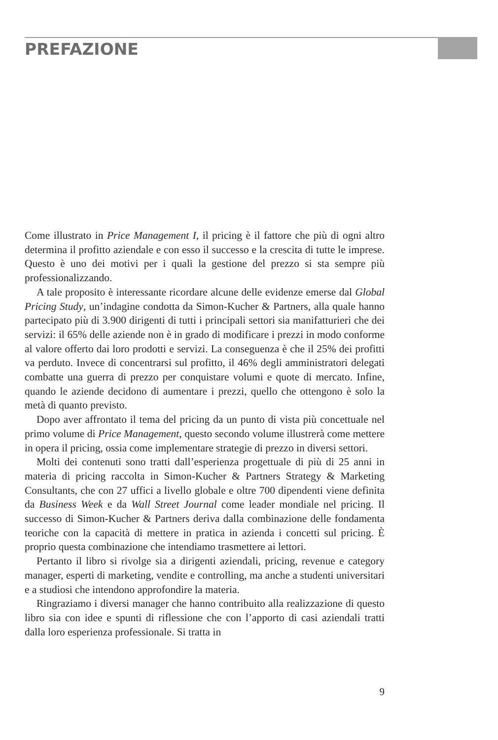PREFAZIONE
Come illustrato in Price Management I, il pricing è il fattore che più di ogni altro determina il profitto aziendale e con esso il successo e la crescita di tutte le imprese. Questo è uno dei motivi per i quali la gestione del prezzo si sta sempre più professionalizzando.
A tale proposito è interessante ricordare alcune delle evidenze emerse dal Global Pricing Study, un’indagine condotta da Simon-Kucher & Partners, alla quale hanno partecipato più di 3.900 dirigenti di tutti i principali settori sia manifatturieri che dei servizi: il 65% delle aziende non è in grado di modificare i prezzi in modo conforme al valore offerto dai loro prodotti e servizi. La conseguenza è che il 25% dei profitti va perduto. Invece di concentrarsi sul profitto, il 46% degli amministratori delegati combatte una guerra di prezzo per conquistare volumi e quote di mercato. Infine, quando le aziende decidono di aumentare i prezzi, quello che ottengono è solo la metà di quanto previsto.
Dopo aver affrontato il tema del pricing da un punto di vista più concettuale nel primo volume di Price Management, questo secondo volume illustrerà come mettere in opera il pricing, ossia come implementare strategie di prezzo in diversi settori.
Molti dei contenuti sono tratti dall’esperienza progettuale di più di 25 anni in materia di pricing raccolta in Simon-Kucher & Partners Strategy & Marketing Consultants, che con 27 uffici a livello globale e oltre 700 dipendenti viene definita da Business Week e da Wall Street Journal come leader mondiale nel pricing. Il successo di Simon-Kucher & Partners deriva dalla combinazione delle fondamenta teoriche con la capacità di mettere in pratica in azienda i concetti sul pricing. È proprio questa combinazione che intendiamo trasmettere ai lettori.
Pertanto il libro si rivolge sia a dirigenti aziendali, pricing, revenue e category manager, esperti di marketing, vendite e controlling, ma anche a studenti universitari e a studiosi che intendono approfondire la materia.
Ringraziamo i diversi manager che hanno contribuito alla realizzazione di questo libro sia con idee e spunti di riflessione che con l’apporto di casi aziendali tratti dalla loro esperienza professionale. Si tratta in
9